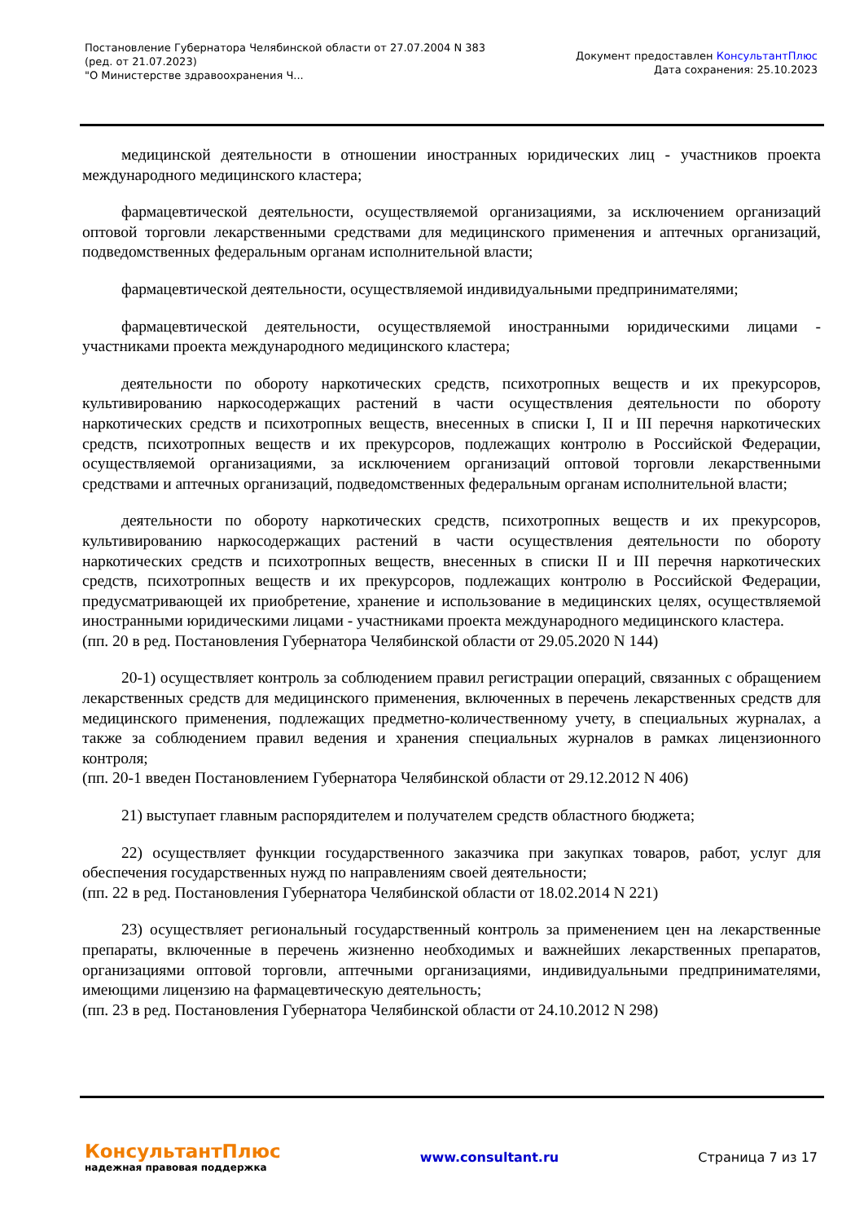Постановление Губернатора Челябинской области от 27.07.2004 N 383
(ред. от 21.07.2023)
"О Министерстве здравоохранения Ч...
Документ предоставлен КонсультантПлюс
Дата сохранения: 25.10.2023
медицинской деятельности в отношении иностранных юридических лиц - участников проекта международного медицинского кластера;
фармацевтической деятельности, осуществляемой организациями, за исключением организаций оптовой торговли лекарственными средствами для медицинского применения и аптечных организаций, подведомственных федеральным органам исполнительной власти;
фармацевтической деятельности, осуществляемой индивидуальными предпринимателями;
фармацевтической деятельности, осуществляемой иностранными юридическими лицами - участниками проекта международного медицинского кластера;
деятельности по обороту наркотических средств, психотропных веществ и их прекурсоров, культивированию наркосодержащих растений в части осуществления деятельности по обороту наркотических средств и психотропных веществ, внесенных в списки I, II и III перечня наркотических средств, психотропных веществ и их прекурсоров, подлежащих контролю в Российской Федерации, осуществляемой организациями, за исключением организаций оптовой торговли лекарственными средствами и аптечных организаций, подведомственных федеральным органам исполнительной власти;
деятельности по обороту наркотических средств, психотропных веществ и их прекурсоров, культивированию наркосодержащих растений в части осуществления деятельности по обороту наркотических средств и психотропных веществ, внесенных в списки II и III перечня наркотических средств, психотропных веществ и их прекурсоров, подлежащих контролю в Российской Федерации, предусматривающей их приобретение, хранение и использование в медицинских целях, осуществляемой иностранными юридическими лицами - участниками проекта международного медицинского кластера.
(пп. 20 в ред. Постановления Губернатора Челябинской области от 29.05.2020 N 144)
20-1) осуществляет контроль за соблюдением правил регистрации операций, связанных с обращением лекарственных средств для медицинского применения, включенных в перечень лекарственных средств для медицинского применения, подлежащих предметно-количественному учету, в специальных журналах, а также за соблюдением правил ведения и хранения специальных журналов в рамках лицензионного контроля;
(пп. 20-1 введен Постановлением Губернатора Челябинской области от 29.12.2012 N 406)
21) выступает главным распорядителем и получателем средств областного бюджета;
22) осуществляет функции государственного заказчика при закупках товаров, работ, услуг для обеспечения государственных нужд по направлениям своей деятельности;
(пп. 22 в ред. Постановления Губернатора Челябинской области от 18.02.2014 N 221)
23) осуществляет региональный государственный контроль за применением цен на лекарственные препараты, включенные в перечень жизненно необходимых и важнейших лекарственных препаратов, организациями оптовой торговли, аптечными организациями, индивидуальными предпринимателями, имеющими лицензию на фармацевтическую деятельность;
(пп. 23 в ред. Постановления Губернатора Челябинской области от 24.10.2012 N 298)
КонсультантПлюс
надежная правовая поддержка
www.consultant.ru Страница 7 из 17